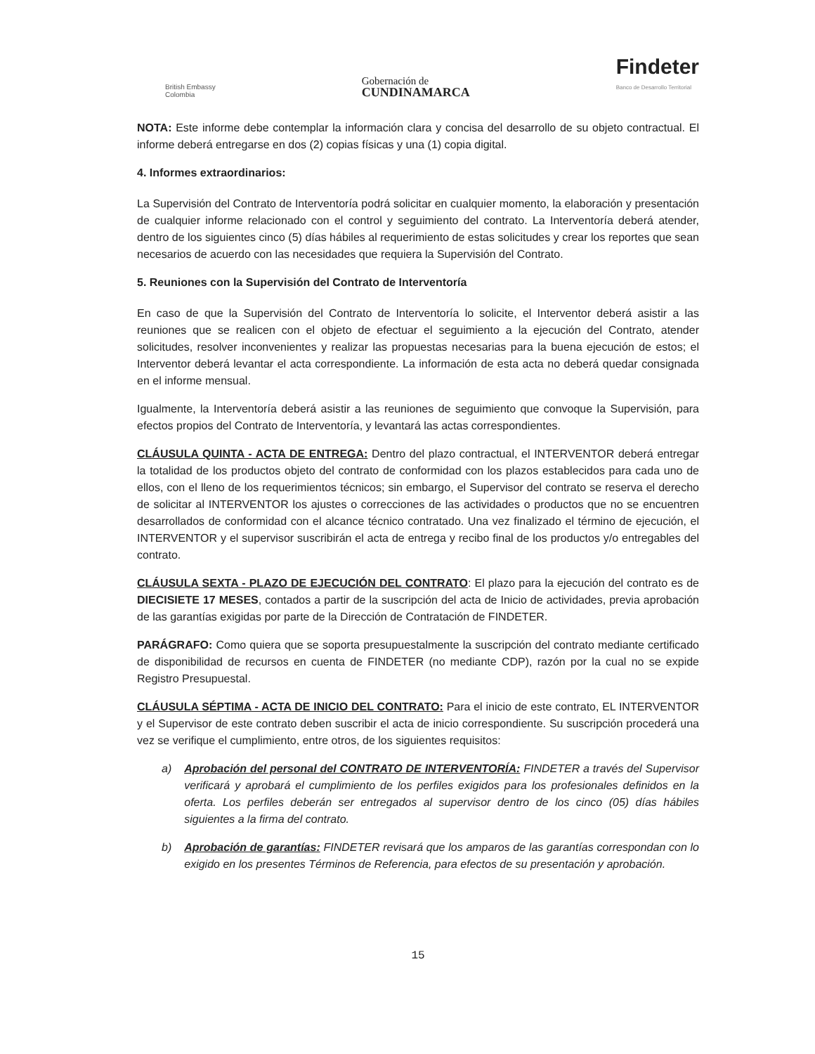British Embassy
Colombia
Gobernación de
CUNDINAMARCA
Findeter
Banco de Desarrollo Territorial
NOTA: Este informe debe contemplar la información clara y concisa del desarrollo de su objeto contractual. El informe deberá entregarse en dos (2) copias físicas y una (1) copia digital.
4. Informes extraordinarios:
La Supervisión del Contrato de Interventoría podrá solicitar en cualquier momento, la elaboración y presentación de cualquier informe relacionado con el control y seguimiento del contrato. La Interventoría deberá atender, dentro de los siguientes cinco (5) días hábiles al requerimiento de estas solicitudes y crear los reportes que sean necesarios de acuerdo con las necesidades que requiera la Supervisión del Contrato.
5. Reuniones con la Supervisión del Contrato de Interventoría
En caso de que la Supervisión del Contrato de Interventoría lo solicite, el Interventor deberá asistir a las reuniones que se realicen con el objeto de efectuar el seguimiento a la ejecución del Contrato, atender solicitudes, resolver inconvenientes y realizar las propuestas necesarias para la buena ejecución de estos; el Interventor deberá levantar el acta correspondiente. La información de esta acta no deberá quedar consignada en el informe mensual.
Igualmente, la Interventoría deberá asistir a las reuniones de seguimiento que convoque la Supervisión, para efectos propios del Contrato de Interventoría, y levantará las actas correspondientes.
CLÁUSULA QUINTA - ACTA DE ENTREGA: Dentro del plazo contractual, el INTERVENTOR deberá entregar la totalidad de los productos objeto del contrato de conformidad con los plazos establecidos para cada uno de ellos, con el lleno de los requerimientos técnicos; sin embargo, el Supervisor del contrato se reserva el derecho de solicitar al INTERVENTOR los ajustes o correcciones de las actividades o productos que no se encuentren desarrollados de conformidad con el alcance técnico contratado. Una vez finalizado el término de ejecución, el INTERVENTOR y el supervisor suscribirán el acta de entrega y recibo final de los productos y/o entregables del contrato.
CLÁUSULA SEXTA - PLAZO DE EJECUCIÓN DEL CONTRATO: El plazo para la ejecución del contrato es de DIECISIETE 17 MESES, contados a partir de la suscripción del acta de Inicio de actividades, previa aprobación de las garantías exigidas por parte de la Dirección de Contratación de FINDETER.
PARÁGRAFO: Como quiera que se soporta presupuestalmente la suscripción del contrato mediante certificado de disponibilidad de recursos en cuenta de FINDETER (no mediante CDP), razón por la cual no se expide Registro Presupuestal.
CLÁUSULA SÉPTIMA - ACTA DE INICIO DEL CONTRATO: Para el inicio de este contrato, EL INTERVENTOR y el Supervisor de este contrato deben suscribir el acta de inicio correspondiente. Su suscripción procederá una vez se verifique el cumplimiento, entre otros, de los siguientes requisitos:
a) Aprobación del personal del CONTRATO DE INTERVENTORÍA: FINDETER a través del Supervisor verificará y aprobará el cumplimiento de los perfiles exigidos para los profesionales definidos en la oferta. Los perfiles deberán ser entregados al supervisor dentro de los cinco (05) días hábiles siguientes a la firma del contrato.
b) Aprobación de garantías: FINDETER revisará que los amparos de las garantías correspondan con lo exigido en los presentes Términos de Referencia, para efectos de su presentación y aprobación.
15